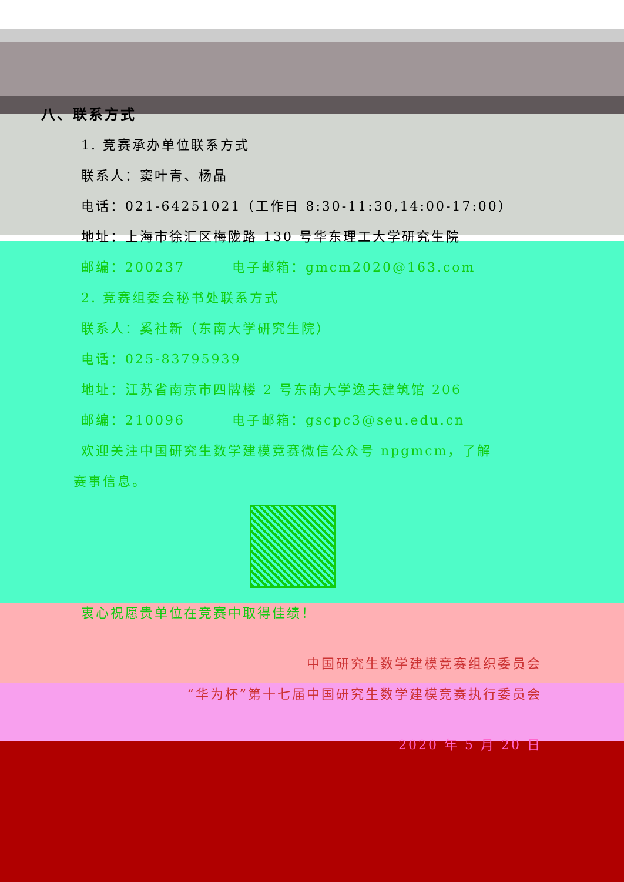八、联系方式
1. 竞赛承办单位联系方式
联系人：窦叶青、杨晶
电话：021-64251021（工作日 8:30-11:30,14:00-17:00）
地址：上海市徐汇区梅陇路 130 号华东理工大学研究生院
邮编：200237 电子邮箱：gmcm2020@163.com
2. 竞赛组委会秘书处联系方式
联系人：奚社新（东南大学研究生院）
电话：025-83795939
地址：江苏省南京市四牌楼 2 号东南大学逸夫建筑馆 206
邮编：210096 电子邮箱：gscpc3@seu.edu.cn
欢迎关注中国研究生数学建模竞赛微信公众号 npgmcm，了解
赛事信息。
衷心祝愿贵单位在竞赛中取得佳绩！
中国研究生数学建模竞赛组织委员会
“华为杯”第十七届中国研究生数学建模竞赛执行委员会
2020 年 5 月 20 日